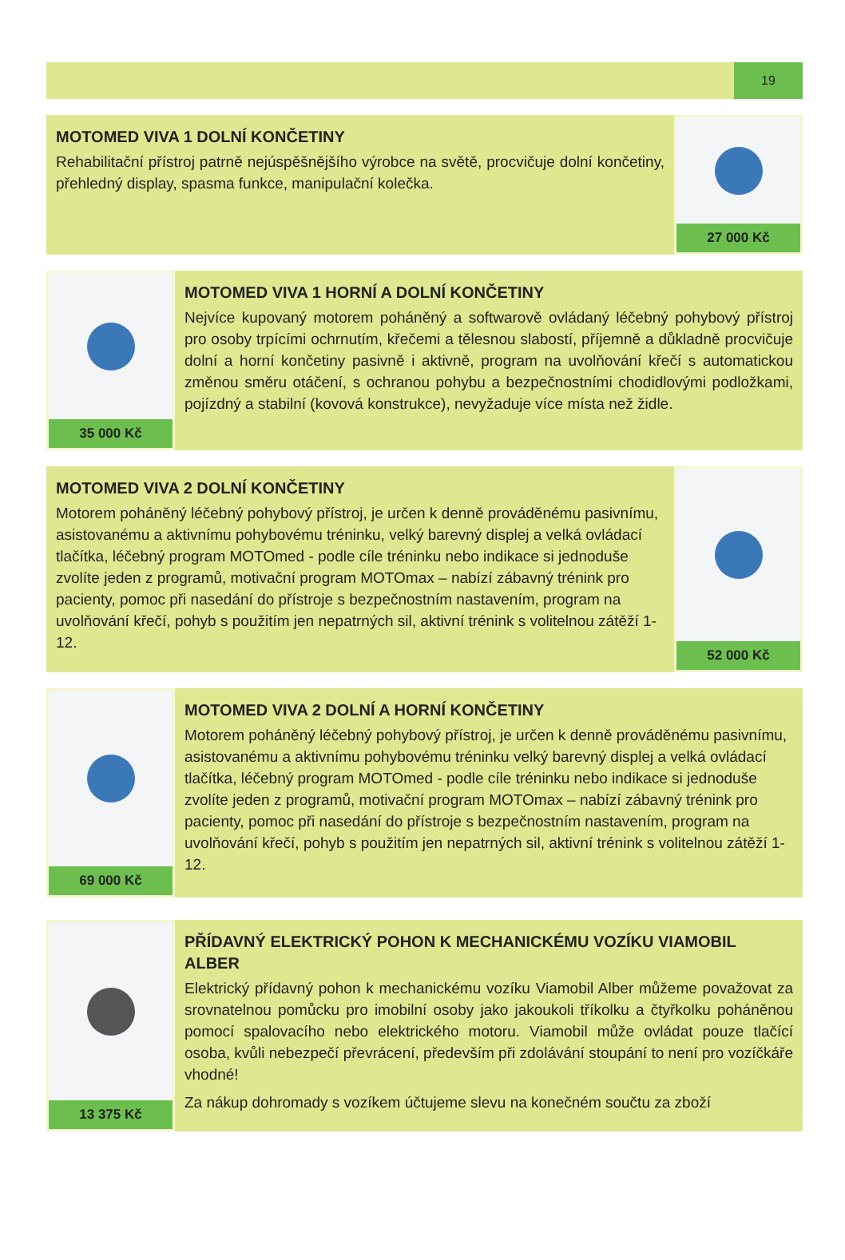19
MOTOMED VIVA 1 DOLNÍ KONČETINY
Rehabilitační přístroj patrně nejúspěšnějšího výrobce na světě, procvičuje dolní končetiny, přehledný display, spasma funkce, manipulační kolečka.
27 000 Kč
35 000 Kč
MOTOMED VIVA 1 HORNÍ A DOLNÍ KONČETINY
Nejvíce kupovaný motorem poháněný a softwarově ovládaný léčebný pohybový přístroj pro osoby trpícími ochrnutím, křečemi a tělesnou slabostí, příjemně a důkladně procvičuje dolní a horní končetiny pasivně i aktivně, program na uvolňování křečí s automatickou změnou směru otáčení, s ochranou pohybu a bezpečnostními chodidlovými podložkami, pojízdný a stabilní (kovová konstrukce), nevyžaduje více místa než židle.
MOTOMED VIVA 2 DOLNÍ KONČETINY
Motorem poháněný léčebný pohybový přístroj, je určen k denně prováděnému pasivnímu, asistovanému a aktivnímu pohybovému tréninku, velký barevný displej a velká ovládací tlačítka, léčebný program MOTOmed - podle cíle tréninku nebo indikace si jednoduše zvolíte jeden z programů, motivační program MOTOmax – nabízí zábavný trénink pro pacienty, pomoc při nasedání do přístroje s bezpečnostním nastavením, program na uvolňování křečí, pohyb s použitím jen nepatrných sil, aktivní trénink s volitelnou zátěží 1-12.
52 000 Kč
69 000 Kč
MOTOMED VIVA 2 DOLNÍ A HORNÍ KONČETINY
Motorem poháněný léčebný pohybový přístroj, je určen k denně prováděnému pasivnímu, asistovanému a aktivnímu pohybovému tréninku velký barevný displej a velká ovládací tlačítka, léčebný program MOTOmed - podle cíle tréninku nebo indikace si jednoduše zvolíte jeden z programů, motivační program MOTOmax – nabízí zábavný trénink pro pacienty, pomoc při nasedání do přístroje s bezpečnostním nastavením, program na uvolňování křečí, pohyb s použitím jen nepatrných sil, aktivní trénink s volitelnou zátěží 1-12.
13 375 Kč
PŘÍDAVNÝ ELEKTRICKÝ POHON K MECHANICKÉMU VOZÍKU VIAMOBIL ALBER
Elektrický přídavný pohon k mechanickému vozíku Viamobil Alber můžeme považovat za srovnatelnou pomůcku pro imobilní osoby jako jakoukoli tříkolku a čtyřkolku poháněnou pomocí spalovacího nebo elektrického motoru. Viamobil může ovládat pouze tlačící osoba, kvůli nebezpečí převrácení, především při zdolávání stoupání to není pro vozíčkáře vhodné!
Za nákup dohromady s vozíkem účtujeme slevu na konečném součtu za zboží